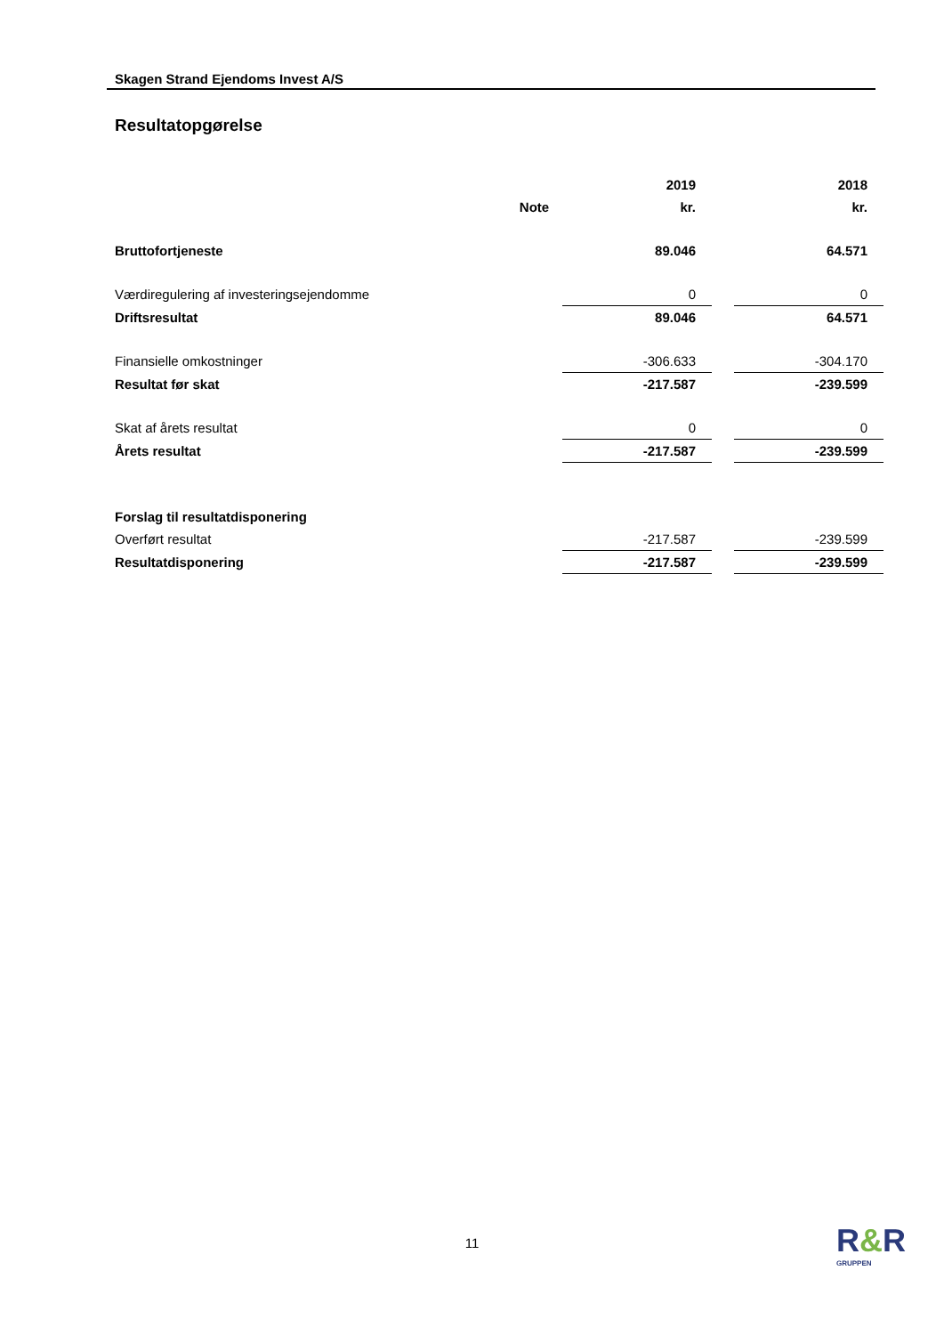Skagen Strand Ejendoms Invest A/S
Resultatopgørelse
| | | 2019 | | 2018 |
| | Note | kr. | | kr. |
| Bruttofortjeneste | | 89.046 | | 64.571 |
| Værdiregulering af investeringsejendomme | | 0 | | 0 |
| Driftsresultat | | 89.046 | | 64.571 |
| Finansielle omkostninger | | -306.633 | | -304.170 |
| Resultat før skat | | -217.587 | | -239.599 |
| Skat af årets resultat | | 0 | | 0 |
| Årets resultat | | -217.587 | | -239.599 |
| Forslag til resultatdisponering | | | | |
| Overført resultat | | -217.587 | | -239.599 |
| Resultatdisponering | | -217.587 | | -239.599 |
11 R&R
GRUPPEN